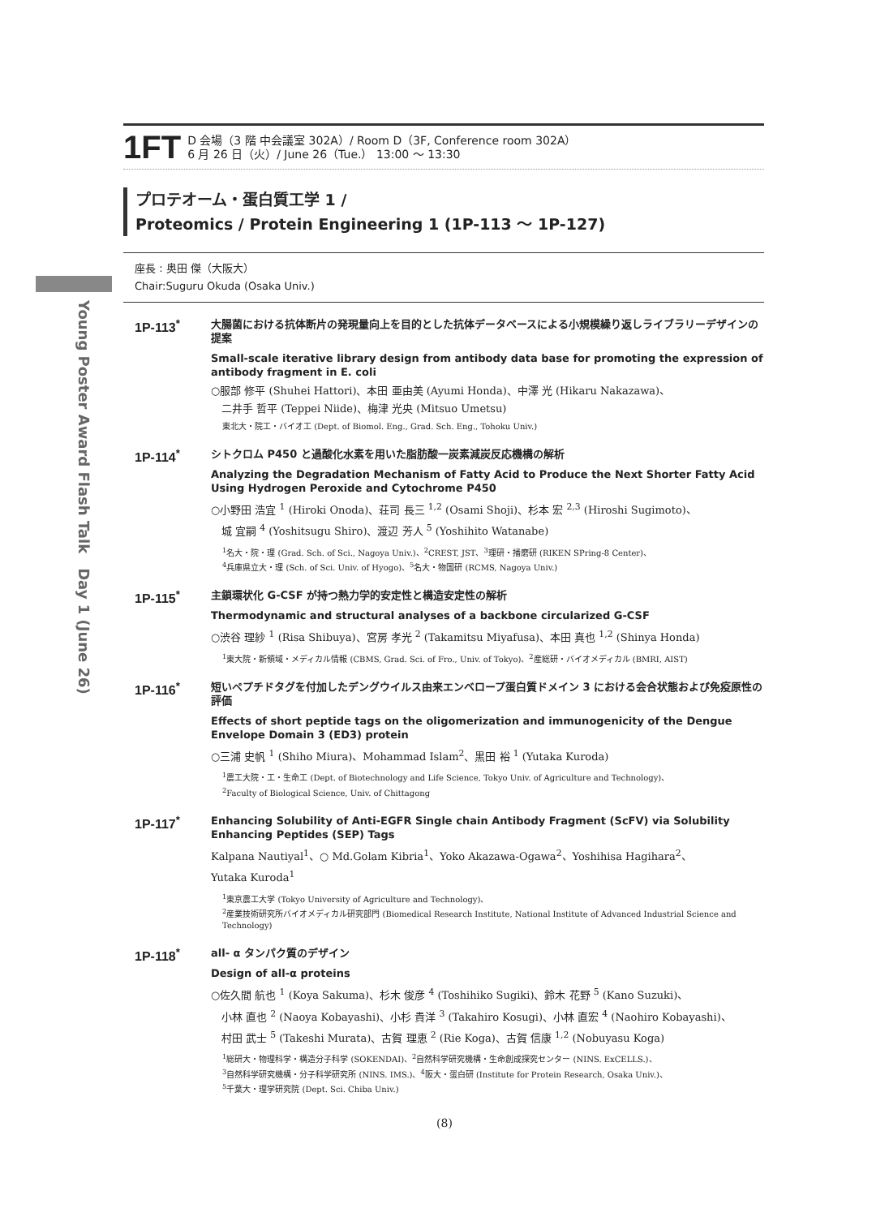Young Poster Award Flash Talk　Day 1 (June 26)
1FT
D 会場（3 階 中会議室 302A）/ Room D（3F, Conference room 302A）
6 月 26 日（火）/ June 26（Tue.） 13:00 ～ 13:30
プロテオーム・蛋白質工学 1 /
Proteomics / Protein Engineering 1 (1P-113 ～ 1P-127)
座長 : 奥田 傑（大阪大）
Chair:Suguru Okuda (Osaka Univ.)
1P-113<sup>*</sup>
大腸菌における抗体断片の発現量向上を目的とした抗体データベースによる小規模繰り返しライブラリーデザインの提案
Small-scale iterative library design from antibody data base for promoting the expression of antibody fragment in E. coli
○服部 修平 (Shuhei Hattori)、本田 亜由美 (Ayumi Honda)、中澤 光 (Hikaru Nakazawa)、
　二井手 哲平 (Teppei Niide)、梅津 光央 (Mitsuo Umetsu)
東北大・院工・バイオ工 (Dept. of Biomol. Eng., Grad. Sch. Eng., Tohoku Univ.)
1P-114<sup>*</sup>
シトクロム P450 と過酸化水素を用いた脂肪酸一炭素減炭反応機構の解析
Analyzing the Degradation Mechanism of Fatty Acid to Produce the Next Shorter Fatty Acid Using Hydrogen Peroxide and Cytochrome P450
○小野田 浩宜 <sup>1</sup> (Hiroki Onoda)、荘司 長三 <sup>1,2</sup> (Osami Shoji)、杉本 宏 <sup>2,3</sup> (Hiroshi Sugimoto)、
　城 宜嗣 <sup>4</sup> (Yoshitsugu Shiro)、渡辺 芳人 <sup>5</sup> (Yoshihito Watanabe)
<sup>1</sup> 名大・院・理 (Grad. Sch. of Sci., Nagoya Univ.)、<sup>2</sup>CREST, JST、<sup>3</sup>理研・播磨研 (RIKEN SPring-8 Center)、
<sup>4</sup> 兵庫県立大・理 (Sch. of Sci. Univ. of Hyogo)、<sup>5</sup>名大・物国研 (RCMS, Nagoya Univ.)
1P-115<sup>*</sup>
主鎖環状化 G-CSF が持つ熱力学的安定性と構造安定性の解析
Thermodynamic and structural analyses of a backbone circularized G-CSF
○渋谷 理紗 <sup>1</sup> (Risa Shibuya)、宮房 孝光 <sup>2</sup> (Takamitsu Miyafusa)、本田 真也 <sup>1,2</sup> (Shinya Honda)
<sup>1</sup> 東大院・新領域・メディカル情報 (CBMS, Grad. Sci. of Fro., Univ. of Tokyo)、<sup>2</sup>産総研・バイオメディカル (BMRI, AIST)
1P-116<sup>*</sup>
短いペプチドタグを付加したデングウイルス由来エンベロープ蛋白質ドメイン 3 における会合状態および免疫原性の評価
Effects of short peptide tags on the oligomerization and immunogenicity of the Dengue Envelope Domain 3 (ED3) protein
○三浦 史帆 <sup>1</sup> (Shiho Miura)、Mohammad Islam<sup>2</sup>、黒田 裕 <sup>1</sup> (Yutaka Kuroda)
<sup>1</sup> 農工大院・工・生命工 (Dept. of Biotechnology and Life Science, Tokyo Univ. of Agriculture and Technology)、
<sup>2</sup> Faculty of Biological Science, Univ. of Chittagong
1P-117<sup>*</sup>
Enhancing Solubility of Anti-EGFR Single chain Antibody Fragment (ScFV) via Solubility Enhancing Peptides (SEP) Tags
Kalpana Nautiyal<sup>1</sup>、○ Md.Golam Kibria<sup>1</sup>、Yoko Akazawa-Ogawa<sup>2</sup>、Yoshihisa Hagihara<sup>2</sup>、
Yutaka Kuroda<sup>1</sup>
<sup>1</sup> 東京農工大学 (Tokyo University of Agriculture and Technology)、
<sup>2</sup> 産業技術研究所バイオメディカル研究部門 (Biomedical Research Institute, National Institute of Advanced Industrial Science and Technology)
1P-118<sup>*</sup>
all- α タンパク質のデザイン
Design of all-α proteins
○佐久間 航也 <sup>1</sup> (Koya Sakuma)、杉木 俊彦 <sup>4</sup> (Toshihiko Sugiki)、鈴木 花野 <sup>5</sup> (Kano Suzuki)、
　小林 直也 <sup>2</sup> (Naoya Kobayashi)、小杉 貴洋 <sup>3</sup> (Takahiro Kosugi)、小林 直宏 <sup>4</sup> (Naohiro Kobayashi)、
　村田 武士 <sup>5</sup> (Takeshi Murata)、古賀 理恵 <sup>2</sup> (Rie Koga)、古賀 信康 <sup>1,2</sup> (Nobuyasu Koga)
<sup>1</sup> 総研大・物理科学・構造分子科学 (SOKENDAI)、<sup>2</sup>自然科学研究機構・生命創成探究センター (NINS. ExCELLS.)、
<sup>3</sup> 自然科学研究機構・分子科学研究所 (NINS. IMS.)、<sup>4</sup>阪大・蛋白研 (Institute for Protein Research, Osaka Univ.)、
<sup>5</sup> 千葉大・理学研究院 (Dept. Sci. Chiba Univ.)
(8)